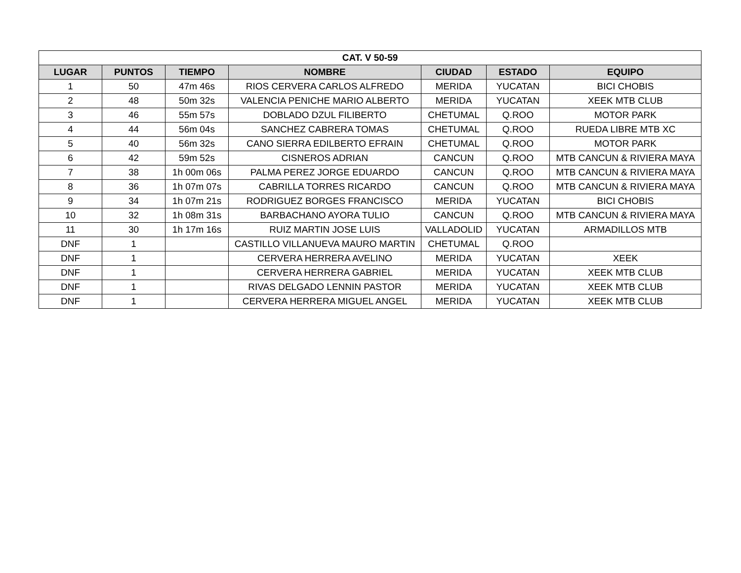| CAT. V 50-59 | | | | | | |
| --- | --- | --- | --- | --- | --- | --- |
| LUGAR | PUNTOS | TIEMPO | NOMBRE | CIUDAD | ESTADO | EQUIPO |
| 1 | 50 | 47m 46s | RIOS CERVERA CARLOS ALFREDO | MERIDA | YUCATAN | BICI CHOBIS |
| 2 | 48 | 50m 32s | VALENCIA PENICHE MARIO ALBERTO | MERIDA | YUCATAN | XEEK MTB CLUB |
| 3 | 46 | 55m 57s | DOBLADO DZUL FILIBERTO | CHETUMAL | Q.ROO | MOTOR PARK |
| 4 | 44 | 56m 04s | SANCHEZ CABRERA TOMAS | CHETUMAL | Q.ROO | RUEDA LIBRE MTB XC |
| 5 | 40 | 56m 32s | CANO SIERRA EDILBERTO EFRAIN | CHETUMAL | Q.ROO | MOTOR PARK |
| 6 | 42 | 59m 52s | CISNEROS ADRIAN | CANCUN | Q.ROO | MTB CANCUN & RIVIERA MAYA |
| 7 | 38 | 1h 00m 06s | PALMA PEREZ JORGE EDUARDO | CANCUN | Q.ROO | MTB CANCUN & RIVIERA MAYA |
| 8 | 36 | 1h 07m 07s | CABRILLA TORRES RICARDO | CANCUN | Q.ROO | MTB CANCUN & RIVIERA MAYA |
| 9 | 34 | 1h 07m 21s | RODRIGUEZ BORGES FRANCISCO | MERIDA | YUCATAN | BICI CHOBIS |
| 10 | 32 | 1h 08m 31s | BARBACHANO AYORA TULIO | CANCUN | Q.ROO | MTB CANCUN & RIVIERA MAYA |
| 11 | 30 | 1h 17m 16s | RUIZ MARTIN JOSE LUIS | VALLADOLID | YUCATAN | ARMADILLOS MTB |
| DNF | 1 | | CASTILLO VILLANUEVA MAURO MARTIN | CHETUMAL | Q.ROO | |
| DNF | 1 | | CERVERA HERRERA AVELINO | MERIDA | YUCATAN | XEEK |
| DNF | 1 | | CERVERA HERRERA GABRIEL | MERIDA | YUCATAN | XEEK MTB CLUB |
| DNF | 1 | | RIVAS DELGADO LENNIN PASTOR | MERIDA | YUCATAN | XEEK MTB CLUB |
| DNF | 1 | | CERVERA HERRERA MIGUEL ANGEL | MERIDA | YUCATAN | XEEK MTB CLUB |